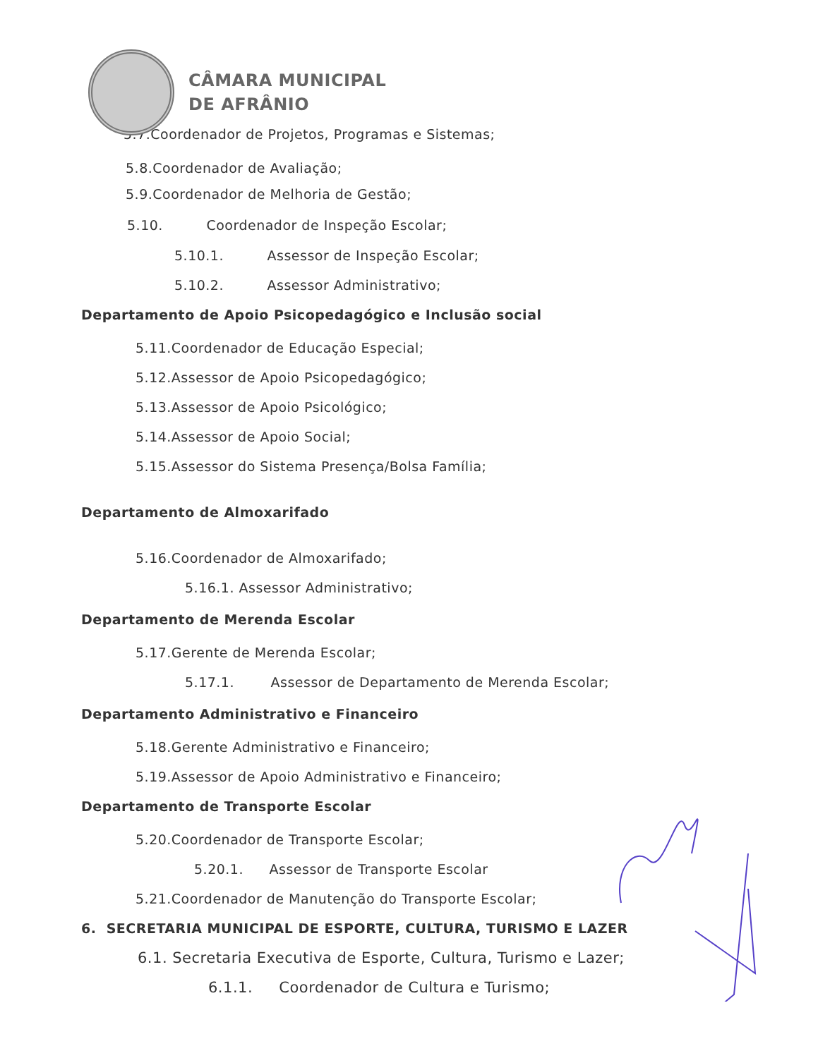CÂMARA MUNICIPAL
DE AFRÂNIO
5.7.Coordenador de Projetos, Programas e Sistemas;
5.8.Coordenador de Avaliação;
5.9.Coordenador de Melhoria de Gestão;
5.10. Coordenador de Inspeção Escolar;
5.10.1. Assessor de Inspeção Escolar;
5.10.2. Assessor Administrativo;
Departamento de Apoio Psicopedagógico e Inclusão social
5.11.Coordenador de Educação Especial;
5.12.Assessor de Apoio Psicopedagógico;
5.13.Assessor de Apoio Psicológico;
5.14.Assessor de Apoio Social;
5.15.Assessor do Sistema Presença/Bolsa Família;
Departamento de Almoxarifado
5.16.Coordenador de Almoxarifado;
5.16.1. Assessor Administrativo;
Departamento de Merenda Escolar
5.17.Gerente de Merenda Escolar;
5.17.1. Assessor de Departamento de Merenda Escolar;
Departamento Administrativo e Financeiro
5.18.Gerente Administrativo e Financeiro;
5.19.Assessor de Apoio Administrativo e Financeiro;
Departamento de Transporte Escolar
5.20.Coordenador de Transporte Escolar;
5.20.1. Assessor de Transporte Escolar
5.21.Coordenador de Manutenção do Transporte Escolar;
6. SECRETARIA MUNICIPAL DE ESPORTE, CULTURA, TURISMO E LAZER
6.1. Secretaria Executiva de Esporte, Cultura, Turismo e Lazer;
6.1.1. Coordenador de Cultura e Turismo;